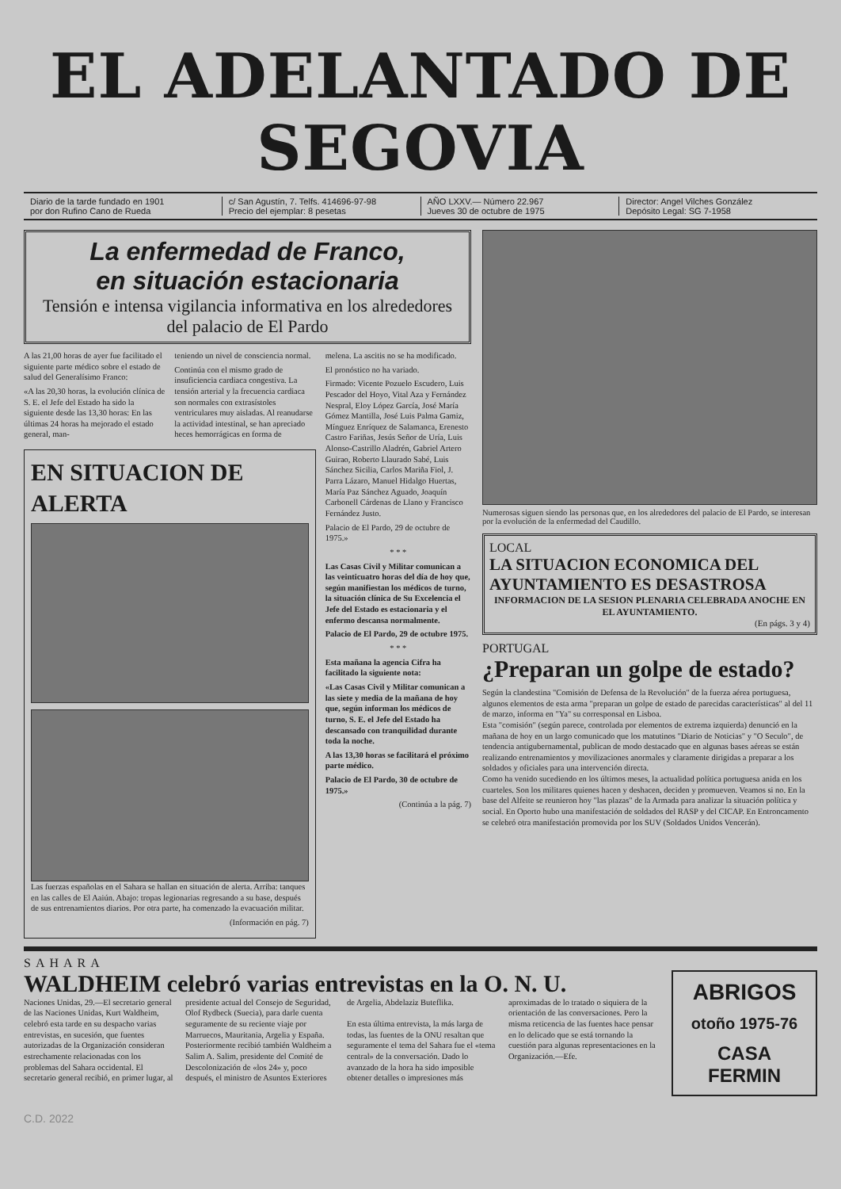EL ADELANTADO DE SEGOVIA
Diario de la tarde fundado en 1901
por don Rufino Cano de Rueda
c/ San Agustín, 7. Telfs. 414696-97-98
Precio del ejemplar: 8 pesetas
AÑO LXXV.— Número 22.967
Jueves 30 de octubre de 1975
Director: Angel Vilches González
Depósito Legal: SG 7-1958
La enfermedad de Franco,
en situación estacionaria
Tensión e intensa vigilancia informativa en los alrededores del palacio de El Pardo
A las 21,00 horas de ayer fue facilitado el siguiente parte médico sobre el estado de salud del Generalísimo Franco:
«A las 20,30 horas, la evolución clínica de S. E. el Jefe del Estado ha sido la siguiente desde las 13,30 horas: En las últimas 24 horas ha mejorado el estado general, man-
teniendo un nivel de consciencia normal.
Continúa con el mismo grado de insuficiencia cardiaca congestiva. La tensión arterial y la frecuencia cardiaca son normales con extrasístoles ventriculares muy aisladas. Al reanudarse la actividad intestinal, se han apreciado heces hemorrágicas en forma de
EN SITUACION DE ALERTA
Las fuerzas españolas en el Sahara se hallan en situación de alerta. Arriba: tanques en las calles de El Aaiún. Abajo: tropas legionarias regresando a su base, después de sus entrenamientos diarios. Por otra parte, ha comenzado la evacuación militar.
(Información en pág. 7)
melena. La ascitis no se ha modificado.
El pronóstico no ha variado.
Firmado: Vicente Pozuelo Escudero, Luis Pescador del Hoyo, Vital Aza y Fernández Nespral, Eloy López García, José María Gómez Mantilla, José Luis Palma Gamiz, Mínguez Enríquez de Salamanca, Erenesto Castro Fariñas, Jesús Señor de Uría, Luis Alonso-Castrillo Aladrén, Gabriel Artero Guirao, Roberto Llaurado Sabé, Luis Sánchez Sicilia, Carlos Mariña Fiol, J. Parra Lázaro, Manuel Hidalgo Huertas, María Paz Sánchez Aguado, Joaquín Carbonell Cárdenas de Llano y Francisco Fernández Justo.
Palacio de El Pardo, 29 de octubre de 1975.»
* * *
Las Casas Civil y Militar comunican a las veinticuatro horas del día de hoy que, según manifiestan los médicos de turno, la situación clínica de Su Excelencia el Jefe del Estado es estacionaria y el enfermo descansa normalmente.
Palacio de El Pardo, 29 de octubre 1975.
* * *
Esta mañana la agencia Cifra ha facilitado la siguiente nota:
«Las Casas Civil y Militar comunican a las siete y media de la mañana de hoy que, según informan los médicos de turno, S. E. el Jefe del Estado ha descansado con tranquilidad durante toda la noche.
A las 13,30 horas se facilitará el próximo parte médico.
Palacio de El Pardo, 30 de octubre de 1975.»
(Continúa a la pág. 7)
Numerosas siguen siendo las personas que, en los alrededores del palacio de El Pardo, se interesan por la evolución de la enfermedad del Caudillo.
LOCAL
LA SITUACION ECONOMICA DEL AYUNTAMIENTO ES DESASTROSA
INFORMACION DE LA SESION PLENARIA CELEBRADA ANOCHE EN EL AYUNTAMIENTO.
(En págs. 3 y 4)
PORTUGAL
¿Preparan un golpe de estado?
Según la clandestina "Comisión de Defensa de la Revolución" de la fuerza aérea portuguesa, algunos elementos de esta arma "preparan un golpe de estado de parecidas características" al del 11 de marzo, informa en "Ya" su corresponsal en Lisboa.
Esta "comisión" (según parece, controlada por elementos de extrema izquierda) denunció en la mañana de hoy en un largo comunicado que los matutinos "Diario de Noticias" y "O Seculo", de tendencia antigubernamental, publican de modo destacado que en algunas bases aéreas se están realizando entrenamientos y movilizaciones anormales y claramente dirigidas a preparar a los soldados y oficiales para una intervención directa.
Como ha venido sucediendo en los últimos meses, la actualidad política portuguesa anida en los cuarteles. Son los militares quienes hacen y deshacen, deciden y promueven. Veamos si no. En la base del Alfeite se reunieron hoy "las plazas" de la Armada para analizar la situación política y social. En Oporto hubo una manifestación de soldados del RASP y del CICAP. En Entroncamento se celebró otra manifestación promovida por los SUV (Soldados Unidos Vencerán).
SAHARA
WALDHEIM celebró varias entrevistas en la O. N. U.
Naciones Unidas, 29.—El secretario general de las Naciones Unidas, Kurt Waldheim, celebró esta tarde en su despacho varias entrevistas, en sucesión, que fuentes autorizadas de la Organización consideran estrechamente relacionadas con los problemas del Sahara occidental. El secretario general recibió, en primer lugar, al presidente actual del Consejo de Seguridad, Olof Rydbeck (Suecia), para darle cuenta seguramente de su reciente viaje por Marruecos, Mauritania, Argelia y España. Posteriormente recibió también Waldheim a Salim A. Salim, presidente del Comité de Descolonización de «los 24» y, poco después, el ministro de Asuntos Exteriores de Argelia, Abdelaziz Buteflika.
En esta última entrevista, la más larga de todas, las fuentes de la ONU resaltan que seguramente el tema del Sahara fue el «tema central» de la conversación. Dado lo avanzado de la hora ha sido imposible obtener detalles o impresiones más aproximadas de lo tratado o siquiera de la orientación de las conversaciones. Pero la misma reticencia de las fuentes hace pensar en lo delicado que se está tornando la cuestión para algunas representaciones en la Organización.—Efe.
ABRIGOS
otoño 1975-76
CASA FERMIN
C.D. 2022